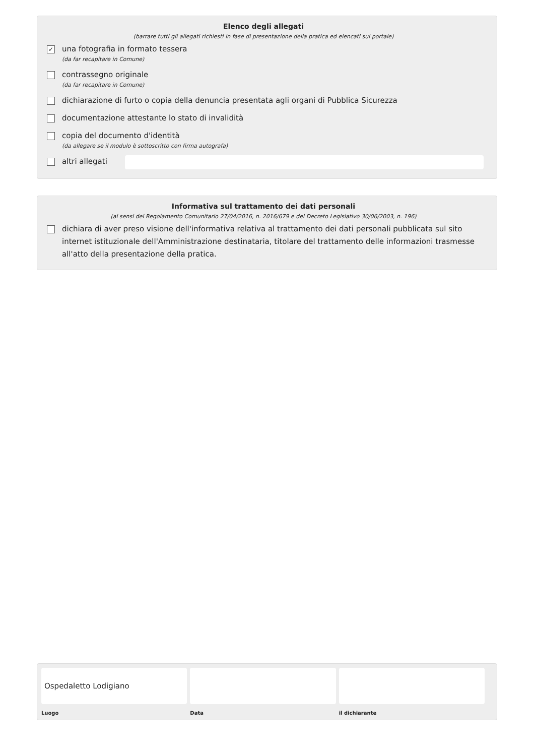Elenco degli allegati
(barrare tutti gli allegati richiesti in fase di presentazione della pratica ed elencati sul portale)
✓
una fotografia in formato tessera
(da far recapitare in Comune)
contrassegno originale
(da far recapitare in Comune)
dichiarazione di furto o copia della denuncia presentata agli organi di Pubblica Sicurezza
documentazione attestante lo stato di invalidità
copia del documento d'identità
(da allegare se il modulo è sottoscritto con firma autografa)
altri allegati
Informativa sul trattamento dei dati personali
(ai sensi del Regolamento Comunitario 27/04/2016, n. 2016/679 e del Decreto Legislativo 30/06/2003, n. 196)
dichiara di aver preso visione dell'informativa relativa al trattamento dei dati personali pubblicata sul sito internet istituzionale dell'Amministrazione destinataria, titolare del trattamento delle informazioni trasmesse all'atto della presentazione della pratica.
Ospedaletto Lodigiano
Luogo
Data il dichiarante